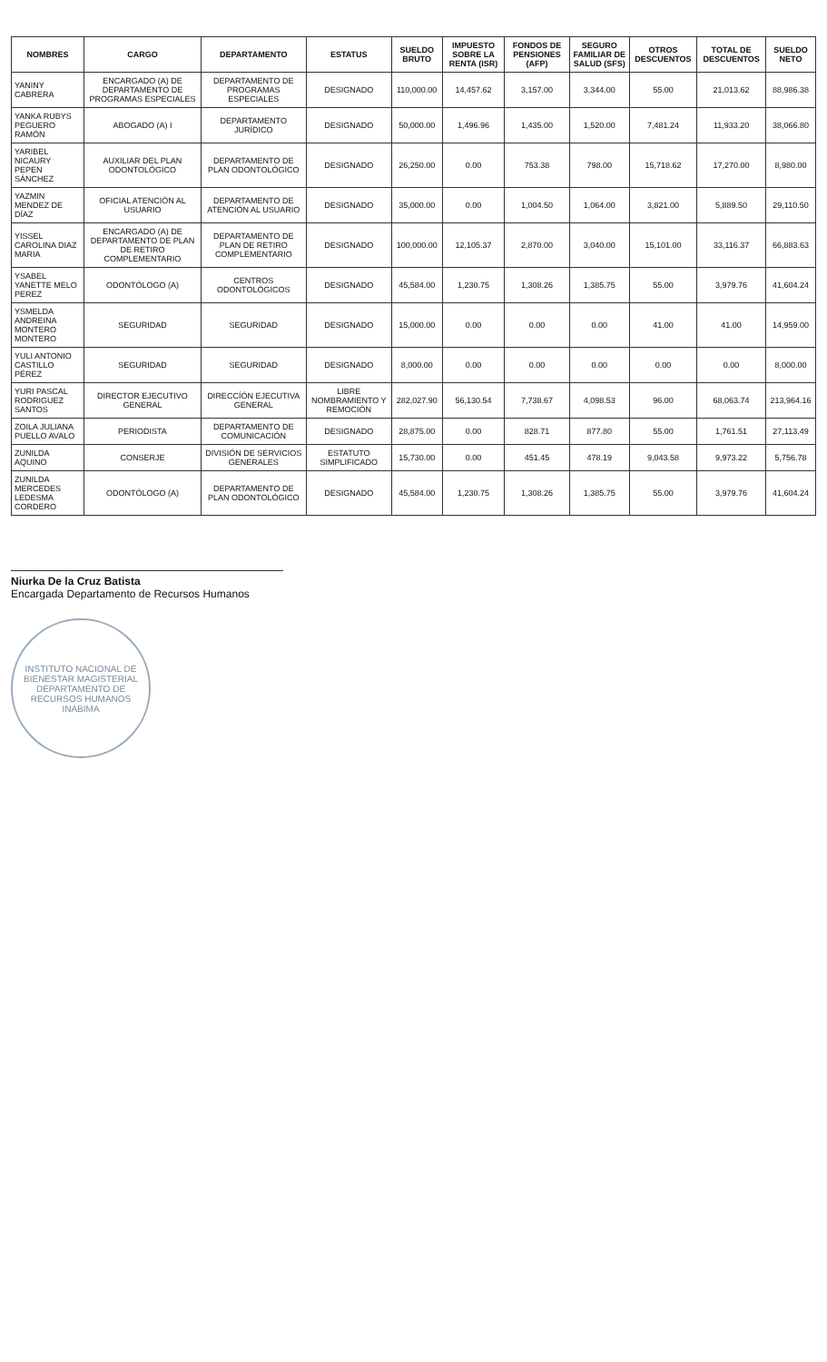| NOMBRES | CARGO | DEPARTAMENTO | ESTATUS | SUELDO BRUTO | IMPUESTO SOBRE LA RENTA (ISR) | FONDOS DE PENSIONES (AFP) | SEGURO FAMILIAR DE SALUD (SFS) | OTROS DESCUENTOS | TOTAL DE DESCUENTOS | SUELDO NETO |
| --- | --- | --- | --- | --- | --- | --- | --- | --- | --- | --- |
| YANINY CABRERA | ENCARGADO (A) DE DEPARTAMENTO DE PROGRAMAS ESPECIALES | DEPARTAMENTO DE PROGRAMAS ESPECIALES | DESIGNADO | 110,000.00 | 14,457.62 | 3,157.00 | 3,344.00 | 55.00 | 21,013.62 | 88,986.38 |
| YANKA RUBYS PEGUERO RAMÓN | ABOGADO (A) I | DEPARTAMENTO JURÍDICO | DESIGNADO | 50,000.00 | 1,496.96 | 1,435.00 | 1,520.00 | 7,481.24 | 11,933.20 | 38,066.80 |
| YARIBEL NICAURY PEPEN SÁNCHEZ | AUXILIAR DEL PLAN ODONTOLÓGICO | DEPARTAMENTO DE PLAN ODONTOLÓGICO | DESIGNADO | 26,250.00 | 0.00 | 753.38 | 798.00 | 15,718.62 | 17,270.00 | 8,980.00 |
| YAZMIN MENDEZ DE DÍAZ | OFICIAL ATENCIÓN AL USUARIO | DEPARTAMENTO DE ATENCIÓN AL USUARIO | DESIGNADO | 35,000.00 | 0.00 | 1,004.50 | 1,064.00 | 3,821.00 | 5,889.50 | 29,110.50 |
| YISSEL CAROLINA DIAZ MARIA | ENCARGADO (A) DE DEPARTAMENTO DE PLAN DE RETIRO COMPLEMENTARIO | DEPARTAMENTO DE PLAN DE RETIRO COMPLEMENTARIO | DESIGNADO | 100,000.00 | 12,105.37 | 2,870.00 | 3,040.00 | 15,101.00 | 33,116.37 | 66,883.63 |
| YSABEL YANETTE MELO PEREZ | ODONTÓLOGO (A) | CENTROS ODONTOLÓGICOS | DESIGNADO | 45,584.00 | 1,230.75 | 1,308.26 | 1,385.75 | 55.00 | 3,979.76 | 41,604.24 |
| YSMELDA ANDREINA MONTERO MONTERO | SEGURIDAD | SEGURIDAD | DESIGNADO | 15,000.00 | 0.00 | 0.00 | 0.00 | 41.00 | 41.00 | 14,959.00 |
| YULI ANTONIO CASTILLO PÉREZ | SEGURIDAD | SEGURIDAD | DESIGNADO | 8,000.00 | 0.00 | 0.00 | 0.00 | 0.00 | 0.00 | 8,000.00 |
| YURI PASCAL RODRIGUEZ SANTOS | DIRECTOR EJECUTIVO GENERAL | DIRECCÍÓN EJECUTIVA GENERAL | LIBRE NOMBRAMIENTO Y REMOCIÓN | 282,027.90 | 56,130.54 | 7,738.67 | 4,098.53 | 96.00 | 68,063.74 | 213,964.16 |
| ZOILA JULIANA PUELLO AVALO | PERIODISTA | DEPARTAMENTO DE COMUNICACIÓN | DESIGNADO | 28,875.00 | 0.00 | 828.71 | 877.80 | 55.00 | 1,761.51 | 27,113.49 |
| ZUNILDA AQUINO | CONSERJE | DIVISIÓN DE SERVICIOS GENERALES | ESTATUTO SIMPLIFICADO | 15,730.00 | 0.00 | 451.45 | 478.19 | 9,043.58 | 9,973.22 | 5,756.78 |
| ZUNILDA MERCEDES LEDESMA CORDERO | ODONTÓLOGO (A) | DEPARTAMENTO DE PLAN ODONTOLÓGICO | DESIGNADO | 45,584.00 | 1,230.75 | 1,308.26 | 1,385.75 | 55.00 | 3,979.76 | 41,604.24 |
Niurka De la Cruz Batista
Encargada Departamento de Recursos Humanos
INSTITUTO NACIONAL DE BIENESTAR MAGISTERIAL
DEPARTAMENTO DE RECURSOS HUMANOS
INABIMA